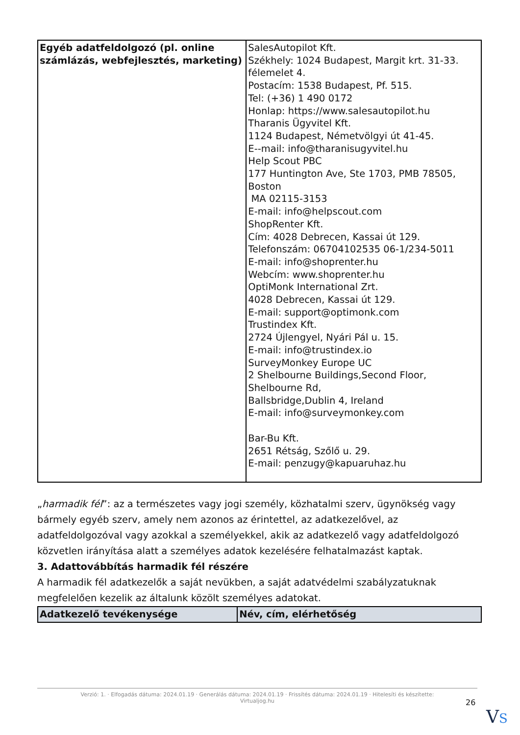| Egyéb adatfeldolgozó (pl. online számlázás, webfejlesztés, marketing) | SalesAutopilot Kft. Székhely: 1024 Budapest, Margit krt. 31-33. félemelet 4. Postacím: 1538 Budapest, Pf. 515. Tel: (+36) 1 490 0172 Honlap: https://www.salesautopilot.hu Tharanis Ügyvitel Kft. 1124 Budapest, Németvölgyi út 41-45. E--mail: info@tharanisugyvitel.hu Help Scout PBC 177 Huntington Ave, Ste 1703, PMB 78505, Boston MA 02115-3153 E-mail: info@helpscout.com ShopRenter Kft. Cím: 4028 Debrecen, Kassai út 129. Telefonszám: 06704102535 06-1/234-5011 E-mail: info@shoprenter.hu Webcím: www.shoprenter.hu OptiMonk International Zrt. 4028 Debrecen, Kassai út 129. E-mail: support@optimonk.com Trustindex Kft. 2724 Újlengyel, Nyári Pál u. 15. E-mail: info@trustindex.io SurveyMonkey Europe UC 2 Shelbourne Buildings,Second Floor, Shelbourne Rd, Ballsbridge,Dublin 4, Ireland E-mail: info@surveymonkey.com Bar-Bu Kft. 2651 Rétság, Szőlő u. 29. E-mail: penzugy@kapuaruhaz.hu |
„harmadik fél”: az a természetes vagy jogi személy, közhatalmi szerv, ügynökség vagy bármely egyéb szerv, amely nem azonos az érintettel, az adatkezelővel, az adatfeldolgozóval vagy azokkal a személyekkel, akik az adatkezelő vagy adatfeldolgozó közvetlen irányítása alatt a személyes adatok kezelésére felhatalmazást kaptak.
3. Adattovábbítás harmadik fél részére
A harmadik fél adatkezelők a saját nevükben, a saját adatvédelmi szabályzatuknak megfelelően kezelik az általunk közölt személyes adatokat.
| Adatkezelő tevékenysége | Név, cím, elérhetőség |
| --- | --- |
Verzió: 1. · Elfogadás dátuma: 2024.01.19 · Generálás dátuma: 2024.01.19 · Frissítés dátuma: 2024.01.19 · Hitelesíti és készítette:
Virtualjog.hu
26
VS